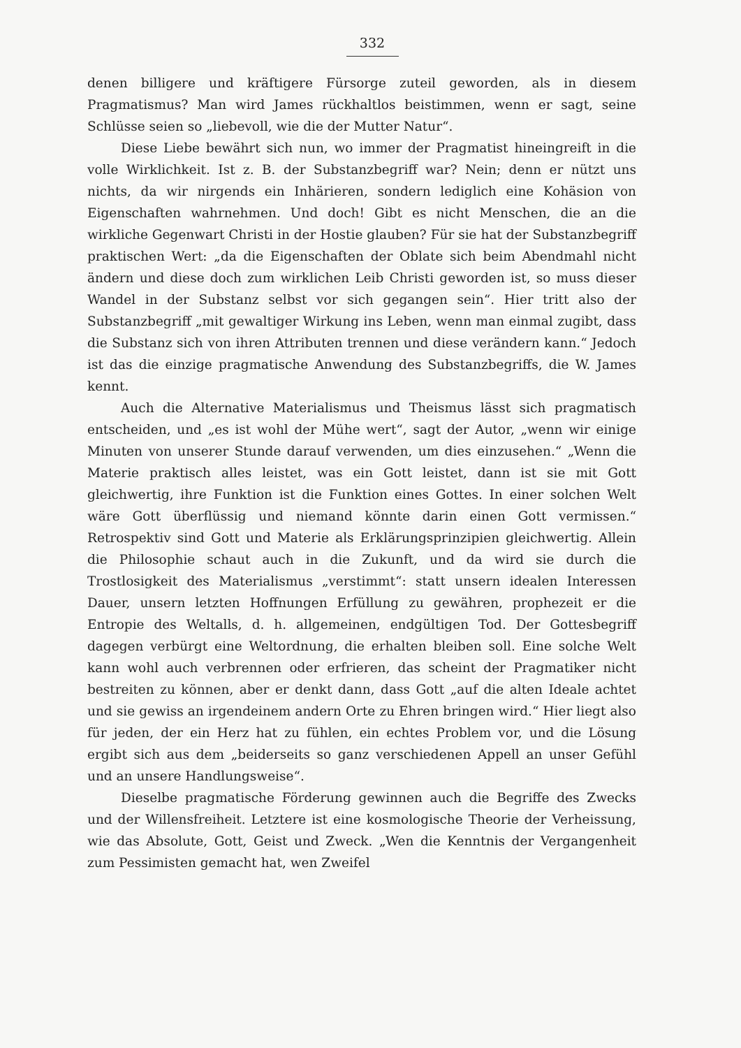332
denen billigere und kräftigere Fürsorge zuteil geworden, als in diesem Pragmatismus? Man wird James rückhaltlos beistimmen, wenn er sagt, seine Schlüsse seien so „liebevoll, wie die der Mutter Natur“.
Diese Liebe bewährt sich nun, wo immer der Pragmatist hineingreift in die volle Wirklichkeit. Ist z. B. der Substanzbegriff war? Nein; denn er nützt uns nichts, da wir nirgends ein Inhärieren, sondern lediglich eine Kohäsion von Eigenschaften wahrnehmen. Und doch! Gibt es nicht Menschen, die an die wirkliche Gegenwart Christi in der Hostie glauben? Für sie hat der Substanzbegriff praktischen Wert: „da die Eigenschaften der Oblate sich beim Abendmahl nicht ändern und diese doch zum wirklichen Leib Christi geworden ist, so muss dieser Wandel in der Substanz selbst vor sich gegangen sein“. Hier tritt also der Substanzbegriff „mit gewaltiger Wirkung ins Leben, wenn man einmal zugibt, dass die Substanz sich von ihren Attributen trennen und diese verändern kann.“ Jedoch ist das die einzige pragmatische Anwendung des Substanzbegriffs, die W. James kennt.
Auch die Alternative Materialismus und Theismus lässt sich pragmatisch entscheiden, und „es ist wohl der Mühe wert“, sagt der Autor, „wenn wir einige Minuten von unserer Stunde darauf verwenden, um dies einzusehen.“ „Wenn die Materie praktisch alles leistet, was ein Gott leistet, dann ist sie mit Gott gleichwertig, ihre Funktion ist die Funktion eines Gottes. In einer solchen Welt wäre Gott überflüssig und niemand könnte darin einen Gott vermissen.“ Retrospektiv sind Gott und Materie als Erklärungsprinzipien gleichwertig. Allein die Philosophie schaut auch in die Zukunft, und da wird sie durch die Trostlosigkeit des Materialismus „verstimmt“: statt unsern idealen Interessen Dauer, unsern letzten Hoffnungen Erfüllung zu gewähren, prophezeit er die Entropie des Weltalls, d. h. allgemeinen, endgültigen Tod. Der Gottesbegriff dagegen verbürgt eine Weltordnung, die erhalten bleiben soll. Eine solche Welt kann wohl auch verbrennen oder erfrieren, das scheint der Pragmatiker nicht bestreiten zu können, aber er denkt dann, dass Gott „auf die alten Ideale achtet und sie gewiss an irgendeinem andern Orte zu Ehren bringen wird.“ Hier liegt also für jeden, der ein Herz hat zu fühlen, ein echtes Problem vor, und die Lösung ergibt sich aus dem „beiderseits so ganz verschiedenen Appell an unser Gefühl und an unsere Handlungsweise“.
Dieselbe pragmatische Förderung gewinnen auch die Begriffe des Zwecks und der Willensfreiheit. Letztere ist eine kosmologische Theorie der Verheissung, wie das Absolute, Gott, Geist und Zweck. „Wen die Kenntnis der Vergangenheit zum Pessimisten gemacht hat, wen Zweifel